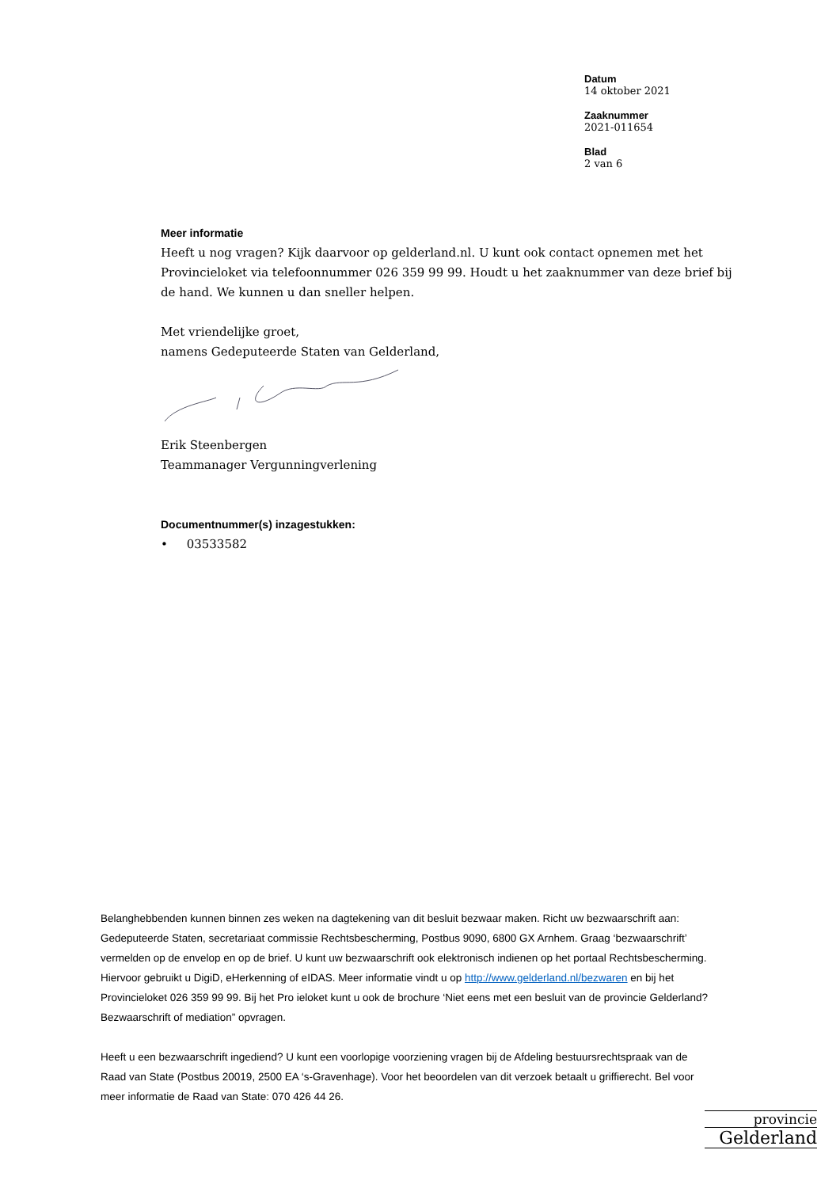Datum
14 oktober 2021
Zaaknummer
2021-011654
Blad
2 van 6
Meer informatie
Heeft u nog vragen? Kijk daarvoor op gelderland.nl. U kunt ook contact opnemen met het Provincieloket via telefoonnummer 026 359 99 99. Houdt u het zaaknummer van deze brief bij de hand. We kunnen u dan sneller helpen.
Met vriendelijke groet,
namens Gedeputeerde Staten van Gelderland,
Erik Steenbergen
Teammanager Vergunningverlening
Documentnummer(s) inzagestukken:
• 03533582
Belanghebbenden kunnen binnen zes weken na dagtekening van dit besluit bezwaar maken. Richt uw bezwaarschrift aan: Gedeputeerde Staten, secretariaat commissie Rechtsbescherming, Postbus 9090, 6800 GX Arnhem. Graag ‘bezwaarschrift’ vermelden op de envelop en op de brief. U kunt uw bezwaarschrift ook elektronisch indienen op het portaal Rechtsbescherming. Hiervoor gebruikt u DigiD, eHerkenning of eIDAS. Meer informatie vindt u op http://www.gelderland.nl/bezwaren en bij het Provincieloket 026 359 99 99. Bij het Pro ieloket kunt u ook de brochure ‘Niet eens met een besluit van de provincie Gelderland? Bezwaarschrift of mediation” opvragen.
Heeft u een bezwaarschrift ingediend? U kunt een voorlopige voorziening vragen bij de Afdeling bestuursrechtspraak van de Raad van State (Postbus 20019, 2500 EA ‘s-Gravenhage). Voor het beoordelen van dit verzoek betaalt u griffierecht. Bel voor meer informatie de Raad van State: 070 426 44 26.
provincie
Gelderland